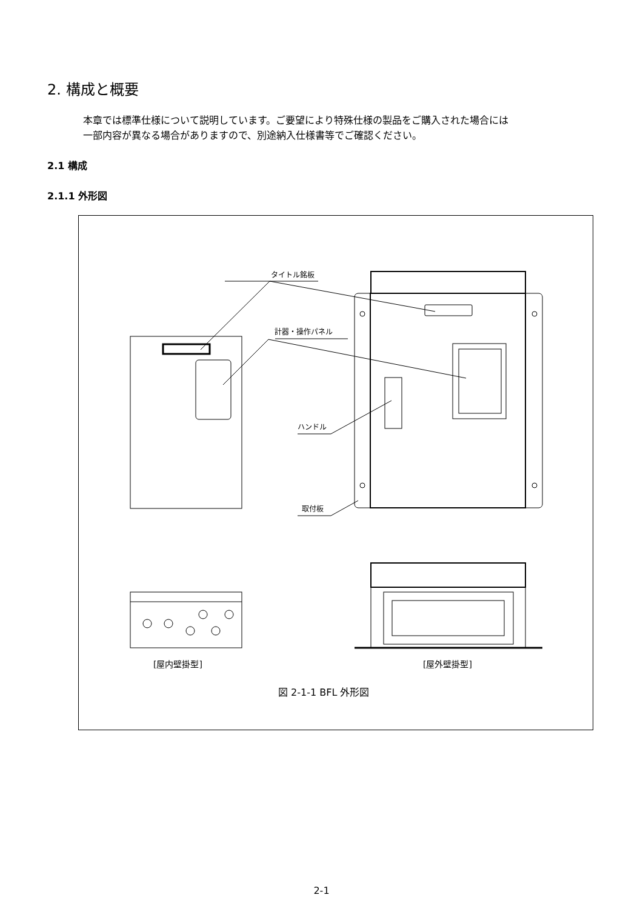2. 構成と概要
本章では標準仕様について説明しています。ご要望により特殊仕様の製品をご購入された場合には
一部内容が異なる場合がありますので、別途納入仕様書等でご確認ください。
2.1 構成
2.1.1 外形図
タイトル銘板
計器・操作パネル
ハンドル
取付板
[屋内壁掛型]
[屋外壁掛型]
図 2-1-1 BFL 外形図
2-1